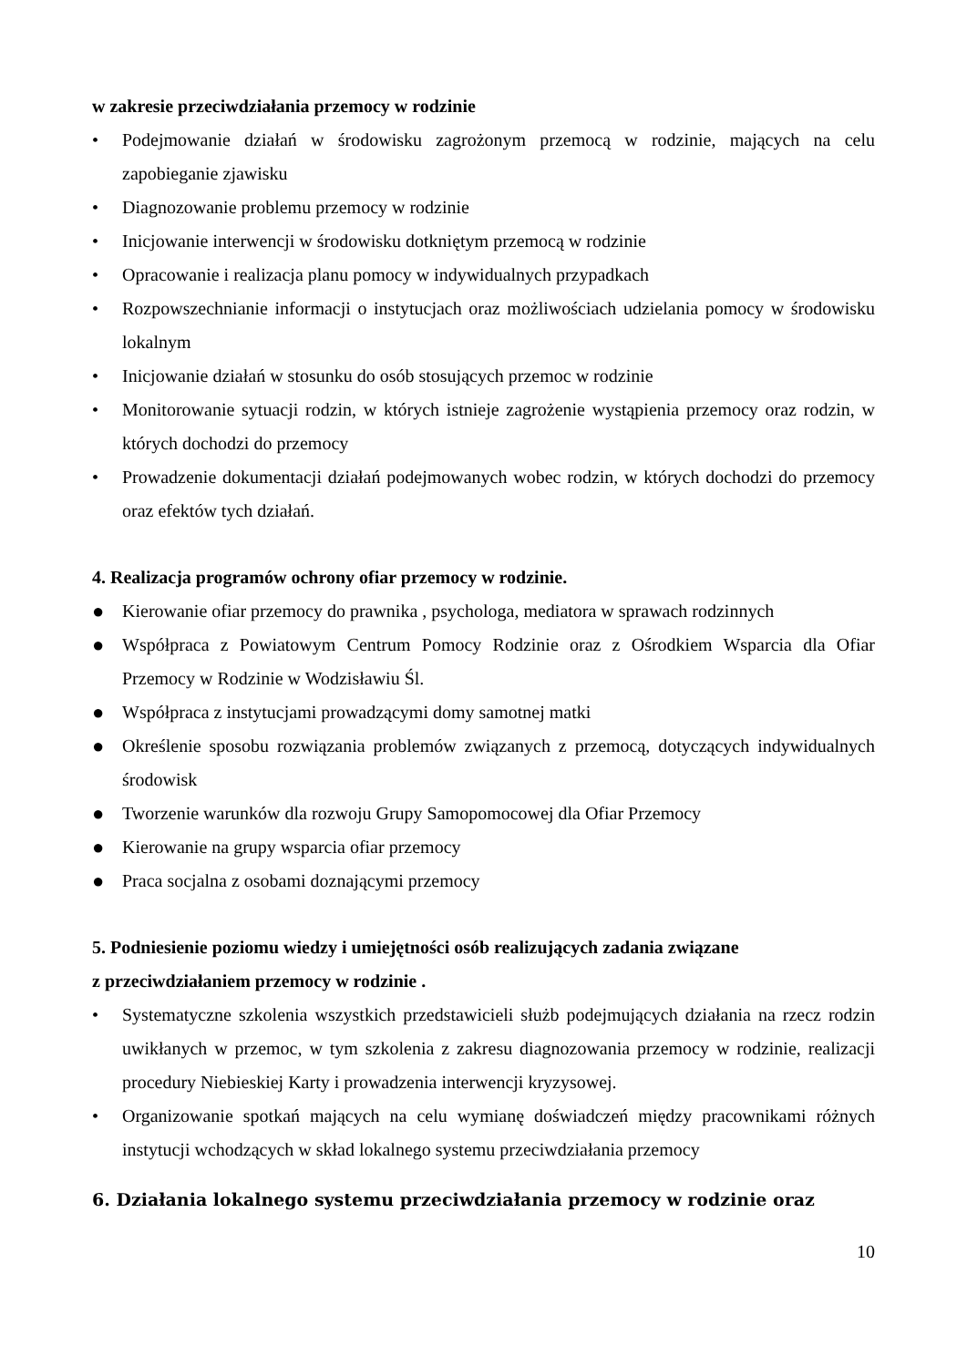w zakresie przeciwdziałania przemocy w rodzinie
• Podejmowanie działań w środowisku zagrożonym przemocą w rodzinie, mających na celu zapobieganie zjawisku
• Diagnozowanie problemu przemocy w rodzinie
• Inicjowanie interwencji w środowisku dotkniętym przemocą w rodzinie
• Opracowanie i realizacja planu pomocy w indywidualnych przypadkach
• Rozpowszechnianie informacji o instytucjach oraz możliwościach udzielania pomocy w środowisku lokalnym
• Inicjowanie działań w stosunku do osób stosujących przemoc w rodzinie
• Monitorowanie sytuacji rodzin, w których istnieje zagrożenie wystąpienia przemocy oraz rodzin, w których dochodzi do przemocy
• Prowadzenie dokumentacji działań podejmowanych wobec rodzin, w których dochodzi do przemocy oraz efektów tych działań.
4. Realizacja programów ochrony ofiar przemocy w rodzinie.
● Kierowanie ofiar przemocy do prawnika , psychologa, mediatora w sprawach rodzinnych
● Współpraca z Powiatowym Centrum Pomocy Rodzinie oraz z Ośrodkiem Wsparcia dla Ofiar Przemocy w Rodzinie w Wodzisławiu Śl.
● Współpraca z instytucjami prowadzącymi domy samotnej matki
● Określenie sposobu rozwiązania problemów związanych z przemocą, dotyczących indywidualnych środowisk
● Tworzenie warunków dla rozwoju Grupy Samopomocowej dla Ofiar Przemocy
● Kierowanie na grupy wsparcia ofiar przemocy
● Praca socjalna z osobami doznającymi przemocy
5. Podniesienie poziomu wiedzy i umiejętności osób realizujących zadania związane
z przeciwdziałaniem przemocy w rodzinie .
• Systematyczne szkolenia wszystkich przedstawicieli służb podejmujących działania na rzecz rodzin uwikłanych w przemoc, w tym szkolenia z zakresu diagnozowania przemocy w rodzinie, realizacji procedury Niebieskiej Karty i prowadzenia interwencji kryzysowej.
• Organizowanie spotkań mających na celu wymianę doświadczeń między pracownikami różnych instytucji wchodzących w skład lokalnego systemu przeciwdziałania przemocy
6. Działania lokalnego systemu przeciwdziałania przemocy w rodzinie oraz
10